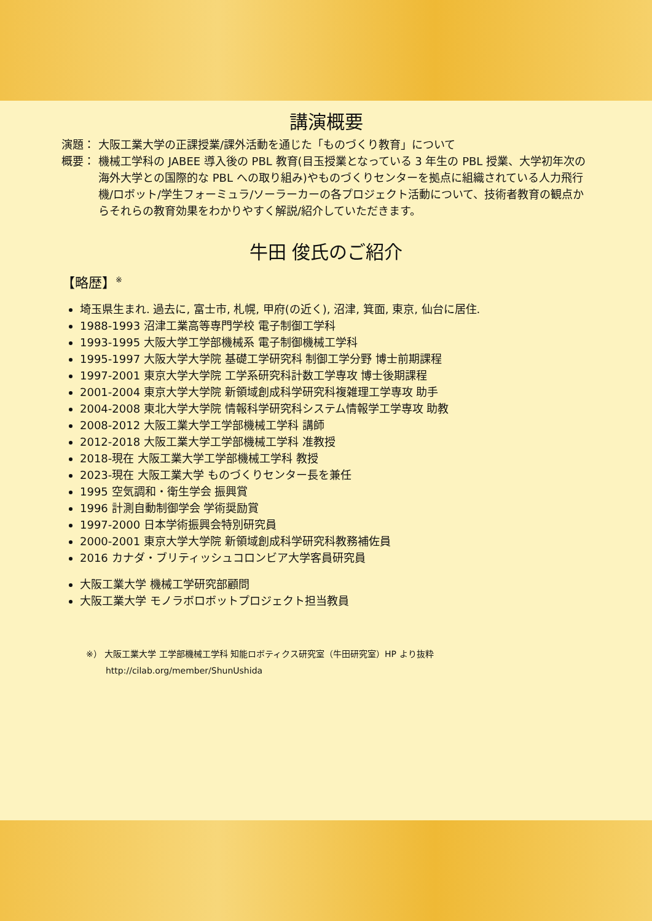講演概要
演題： 大阪工業大学の正課授業/課外活動を通じた「ものづくり教育」について
概要： 機械工学科の JABEE 導入後の PBL 教育(目玉授業となっている 3 年生の PBL 授業、大学初年次の海外大学との国際的な PBL への取り組み)やものづくりセンターを拠点に組織されている人力飛行機/ロボット/学生フォーミュラ/ソーラーカーの各プロジェクト活動について、技術者教育の観点からそれらの教育効果をわかりやすく解説/紹介していただきます。
牛田 俊氏のご紹介
【略歴】<sup>※</sup>
埼玉県生まれ. 過去に, 富士市, 札幌, 甲府(の近く), 沼津, 箕面, 東京, 仙台に居住.
1988-1993 沼津工業高等専門学校 電子制御工学科
1993-1995 大阪大学工学部機械系 電子制御機械工学科
1995-1997 大阪大学大学院 基礎工学研究科 制御工学分野 博士前期課程
1997-2001 東京大学大学院 工学系研究科計数工学専攻 博士後期課程
2001-2004 東京大学大学院 新領域創成科学研究科複雑理工学専攻 助手
2004-2008 東北大学大学院 情報科学研究科システム情報学工学専攻 助教
2008-2012 大阪工業大学工学部機械工学科 講師
2012-2018 大阪工業大学工学部機械工学科 准教授
2018-現在 大阪工業大学工学部機械工学科 教授
2023-現在 大阪工業大学 ものづくりセンター長を兼任
1995 空気調和・衛生学会 振興賞
1996 計測自動制御学会 学術奨励賞
1997-2000 日本学術振興会特別研究員
2000-2001 東京大学大学院 新領域創成科学研究科教務補佐員
2016 カナダ・ブリティッシュコロンビア大学客員研究員
大阪工業大学 機械工学研究部顧問
大阪工業大学 モノラボロボットプロジェクト担当教員
※） 大阪工業大学 工学部機械工学科 知能ロボティクス研究室（牛田研究室）HP より抜粋
http://cilab.org/member/ShunUshida